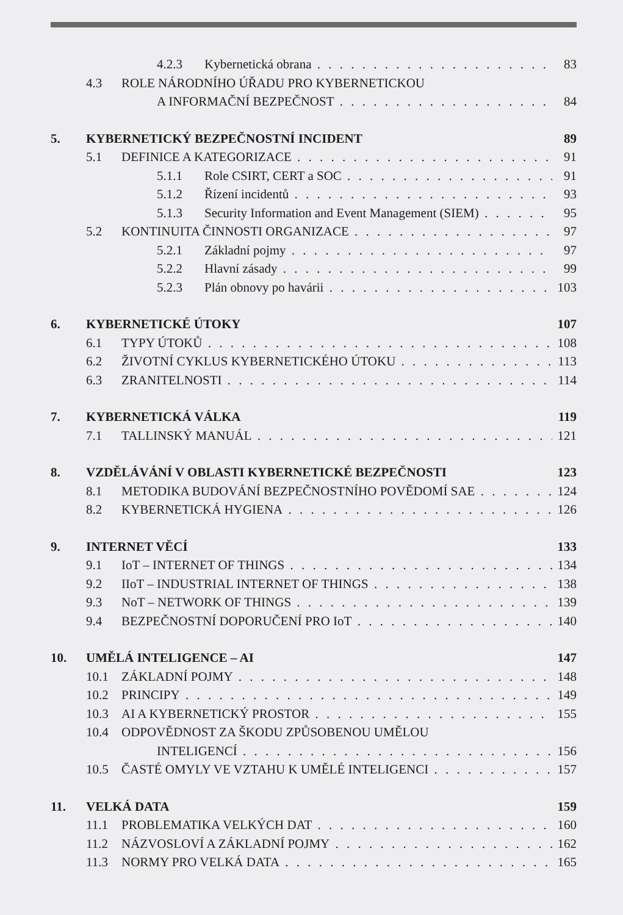4.2.3 Kybernetická obrana 83
4.3 ROLE NÁRODNÍHO ÚŘADU PRO KYBERNETICKOU
A INFORMAČNÍ BEZPEČNOST 84
5. KYBERNETICKÝ BEZPEČNOSTNÍ INCIDENT 89
5.1 DEFINICE A KATEGORIZACE 91
5.1.1 Role CSIRT, CERT a SOC 91
5.1.2 Řízení incidentů 93
5.1.3 Security Information and Event Management (SIEM) 95
5.2 KONTINUITA ČINNOSTI ORGANIZACE 97
5.2.1 Základní pojmy 97
5.2.2 Hlavní zásady 99
5.2.3 Plán obnovy po havárii 103
6. KYBERNETICKÉ ÚTOKY 107
6.1 TYPY ÚTOKŮ 108
6.2 ŽIVOTNÍ CYKLUS KYBERNETICKÉHO ÚTOKU 113
6.3 ZRANITELNOSTI 114
7. KYBERNETICKÁ VÁLKA 119
7.1 TALLINSKÝ MANUÁL 121
8. VZDĚLÁVÁNÍ V OBLASTI KYBERNETICKÉ BEZPEČNOSTI 123
8.1 METODIKA BUDOVÁNÍ BEZPEČNOSTNÍHO POVĚDOMÍ SAE 124
8.2 KYBERNETICKÁ HYGIENA 126
9. INTERNET VĚCÍ 133
9.1 IoT – INTERNET OF THINGS 134
9.2 IIoT – INDUSTRIAL INTERNET OF THINGS 138
9.3 NoT – NETWORK OF THINGS 139
9.4 BEZPEČNOSTNÍ DOPORUČENÍ PRO IoT 140
10. UMĚLÁ INTELIGENCE – AI 147
10.1 ZÁKLADNÍ POJMY 148
10.2 PRINCIPY 149
10.3 AI A KYBERNETICKÝ PROSTOR 155
10.4 ODPOVĚDNOST ZA ŠKODU ZPŮSOBENOU UMĚLOU
INTELIGENCÍ 156
10.5 ČASTÉ OMYLY VE VZTAHU K UMĚLÉ INTELIGENCI 157
11. VELKÁ DATA 159
11.1 PROBLEMATIKA VELKÝCH DAT 160
11.2 NÁZVOSLOVÍ A ZÁKLADNÍ POJMY 162
11.3 NORMY PRO VELKÁ DATA 165